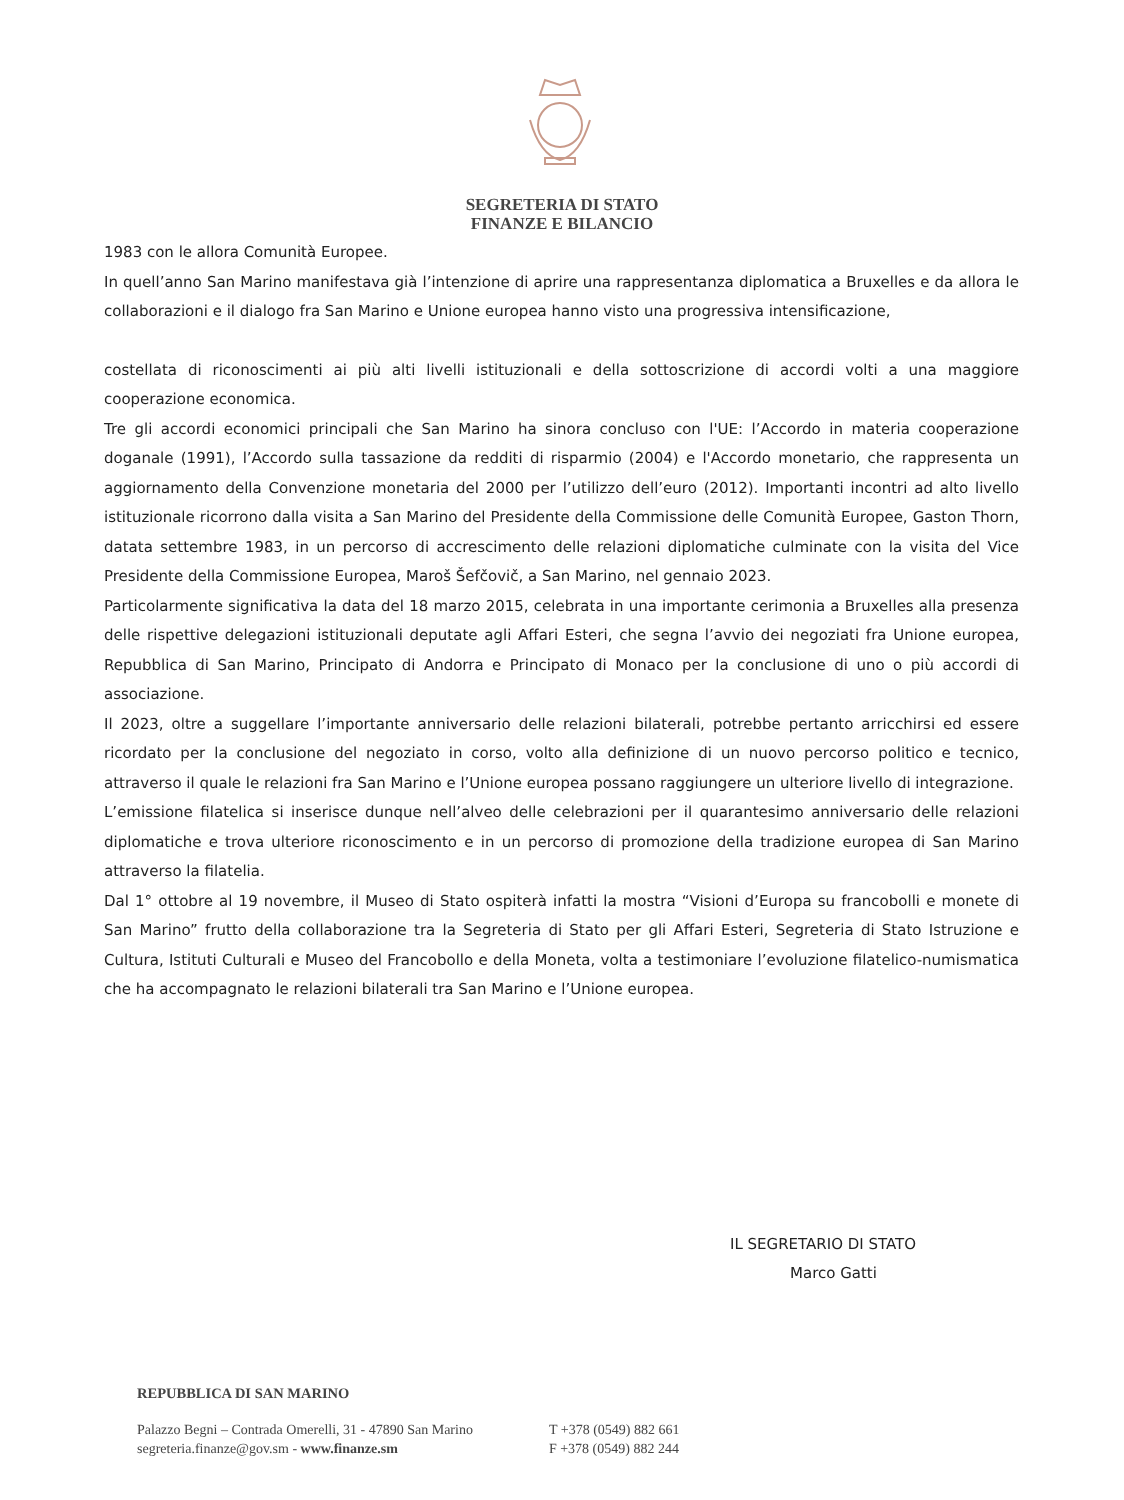SEGRETERIA DI STATO
FINANZE E BILANCIO
1983 con le allora Comunità Europee.
In quell’anno San Marino manifestava già l’intenzione di aprire una rappresentanza diplomatica a Bruxelles e da allora le collaborazioni e il dialogo fra San Marino e Unione europea hanno visto una progressiva intensificazione,
costellata di riconoscimenti ai più alti livelli istituzionali e della sottoscrizione di accordi volti a una maggiore cooperazione economica.
Tre gli accordi economici principali che San Marino ha sinora concluso con l'UE: l’Accordo in materia cooperazione doganale (1991), l’Accordo sulla tassazione da redditi di risparmio (2004) e l'Accordo monetario, che rappresenta un aggiornamento della Convenzione monetaria del 2000 per l’utilizzo dell’euro (2012). Importanti incontri ad alto livello istituzionale ricorrono dalla visita a San Marino del Presidente della Commissione delle Comunità Europee, Gaston Thorn, datata settembre 1983, in un percorso di accrescimento delle relazioni diplomatiche culminate con la visita del Vice Presidente della Commissione Europea, Maroš Šefčovič, a San Marino, nel gennaio 2023.
Particolarmente significativa la data del 18 marzo 2015, celebrata in una importante cerimonia a Bruxelles alla presenza delle rispettive delegazioni istituzionali deputate agli Affari Esteri, che segna l’avvio dei negoziati fra Unione europea, Repubblica di San Marino, Principato di Andorra e Principato di Monaco per la conclusione di uno o più accordi di associazione.
Il 2023, oltre a suggellare l’importante anniversario delle relazioni bilaterali, potrebbe pertanto arricchirsi ed essere ricordato per la conclusione del negoziato in corso, volto alla definizione di un nuovo percorso politico e tecnico, attraverso il quale le relazioni fra San Marino e l’Unione europea possano raggiungere un ulteriore livello di integrazione.
L’emissione filatelica si inserisce dunque nell’alveo delle celebrazioni per il quarantesimo anniversario delle relazioni diplomatiche e trova ulteriore riconoscimento e in un percorso di promozione della tradizione europea di San Marino attraverso la filatelia.
Dal 1° ottobre al 19 novembre, il Museo di Stato ospiterà infatti la mostra “Visioni d’Europa su francobolli e monete di San Marino” frutto della collaborazione tra la Segreteria di Stato per gli Affari Esteri, Segreteria di Stato Istruzione e Cultura, Istituti Culturali e Museo del Francobollo e della Moneta, volta a testimoniare l’evoluzione filatelico-numismatica che ha accompagnato le relazioni bilaterali tra San Marino e l’Unione europea.
IL SEGRETARIO DI STATO
Marco Gatti
REPUBBLICA DI SAN MARINO
Palazzo Begni – Contrada Omerelli, 31 - 47890 San Marino
segreteria.finanze@gov.sm - www.finanze.sm
T +378 (0549) 882 661
F +378 (0549) 882 244